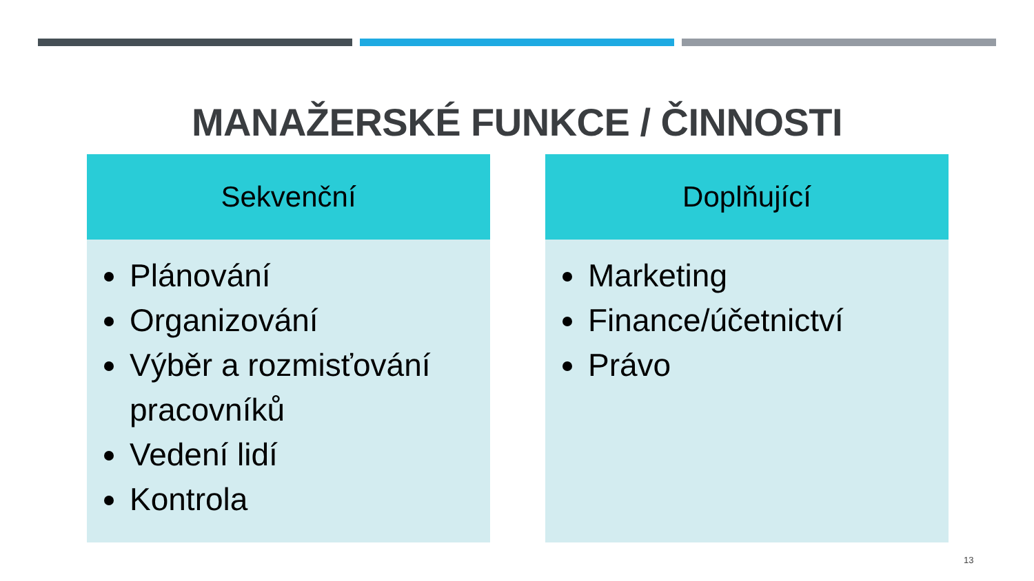MANAŽERSKÉ FUNKCE / ČINNOSTI
Sekvenční
Plánování
Organizování
Výběr a rozmisťování pracovníků
Vedení lidí
Kontrola
Doplňující
Marketing
Finance/účetnictví
Právo
13